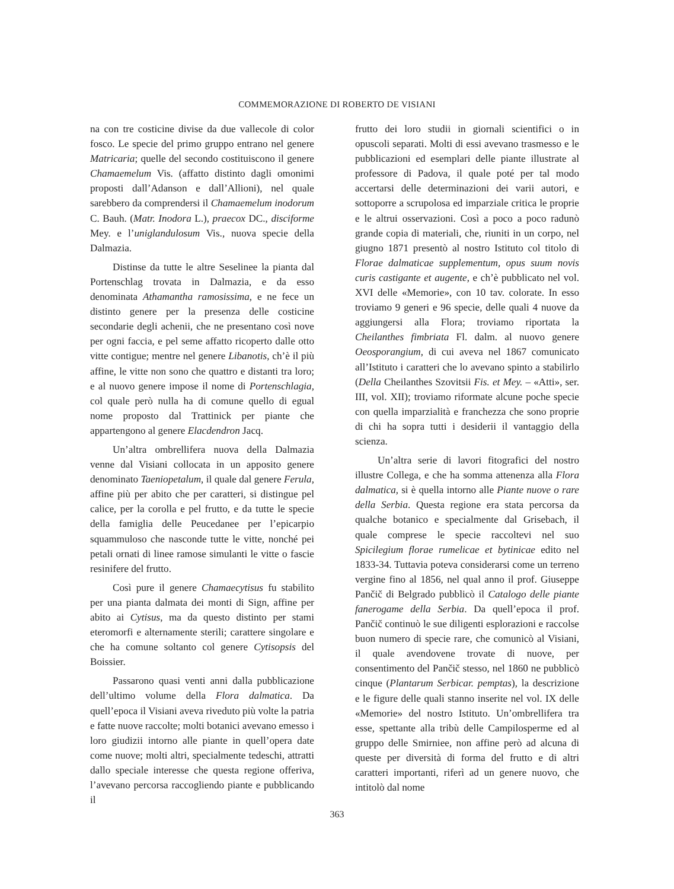COMMEMORAZIONE DI ROBERTO DE VISIANI
na con tre costicine divise da due vallecole di color fosco. Le specie del primo gruppo entrano nel genere Matricaria; quelle del secondo costituiscono il genere Chamaemelum Vis. (affatto distinto dagli omonimi proposti dall’Adanson e dall’Allioni), nel quale sarebbero da comprendersi il Chamaemelum inodorum C. Bauh. (Matr. Inodora L.), praecox DC., disciforme Mey. e l’uniglandulosum Vis., nuova specie della Dalmazia.
Distinse da tutte le altre Seselinee la pianta dal Portenschlag trovata in Dalmazia, e da esso denominata Athamantha ramosissima, e ne fece un distinto genere per la presenza delle costicine secondarie degli achenii, che ne presentano così nove per ogni faccia, e pel seme affatto ricoperto dalle otto vitte contigue; mentre nel genere Libanotis, ch’è il più affine, le vitte non sono che quattro e distanti tra loro; e al nuovo genere impose il nome di Portenschlagia, col quale però nulla ha di comune quello di egual nome proposto dal Trattinick per piante che appartengono al genere Elacdendron Jacq.
Un’altra ombrellifera nuova della Dalmazia venne dal Visiani collocata in un apposito genere denominato Taeniopetalum, il quale dal genere Ferula, affine più per abito che per caratteri, si distingue pel calice, per la corolla e pel frutto, e da tutte le specie della famiglia delle Peucedanee per l’epicarpio squammuloso che nasconde tutte le vitte, nonché pei petali ornati di linee ramose simulanti le vitte o fascie resinifere del frutto.
Così pure il genere Chamaecytisus fu stabilito per una pianta dalmata dei monti di Sign, affine per abito ai Cytisus, ma da questo distinto per stami eteromorfi e alternamente sterili; carattere singolare e che ha comune soltanto col genere Cytisopsis del Boissier.
Passarono quasi venti anni dalla pubblicazione dell’ultimo volume della Flora dalmatica. Da quell’epoca il Visiani aveva riveduto più volte la patria e fatte nuove raccolte; molti botanici avevano emesso i loro giudizii intorno alle piante in quell’opera date come nuove; molti altri, specialmente tedeschi, attratti dallo speciale interesse che questa regione offeriva, l’avevano percorsa raccogliendo piante e pubblicando il
frutto dei loro studii in giornali scientifici o in opuscoli separati. Molti di essi avevano trasmesso e le pubblicazioni ed esemplari delle piante illustrate al professore di Padova, il quale poté per tal modo accertarsi delle determinazioni dei varii autori, e sottoporre a scrupolosa ed imparziale critica le proprie e le altrui osservazioni. Così a poco a poco radunò grande copia di materiali, che, riuniti in un corpo, nel giugno 1871 presentò al nostro Istituto col titolo di Florae dalmaticae supplementum, opus suum novis curis castigante et augente, e ch’è pubblicato nel vol. XVI delle «Memorie», con 10 tav. colorate. In esso troviamo 9 generi e 96 specie, delle quali 4 nuove da aggiungersi alla Flora; troviamo riportata la Cheilanthes fimbriata Fl. dalm. al nuovo genere Oeosporangium, di cui aveva nel 1867 comunicato all’Istituto i caratteri che lo avevano spinto a stabilirlo (Della Cheilanthes Szovitsii Fis. et Mey. – «Atti», ser. III, vol. XII); troviamo riformate alcune poche specie con quella imparzialità e franchezza che sono proprie di chi ha sopra tutti i desiderii il vantaggio della scienza.
Un’altra serie di lavori fitografici del nostro illustre Collega, e che ha somma attenenza alla Flora dalmatica, si è quella intorno alle Piante nuove o rare della Serbia. Questa regione era stata percorsa da qualche botanico e specialmente dal Grisebach, il quale comprese le specie raccoltevi nel suo Spicilegium florae rumelicae et bytinicae edito nel 1833-34. Tuttavia poteva considerarsi come un terreno vergine fino al 1856, nel qual anno il prof. Giuseppe Pančič di Belgrado pubblicò il Catalogo delle piante fanerogame della Serbia. Da quell’epoca il prof. Pančič continuò le sue diligenti esplorazioni e raccolse buon numero di specie rare, che comunicò al Visiani, il quale avendovene trovate di nuove, per consentimento del Pančič stesso, nel 1860 ne pubblicò cinque (Plantarum Serbicar. pemptas), la descrizione e le figure delle quali stanno inserite nel vol. IX delle «Memorie» del nostro Istituto. Un’ombrellifera tra esse, spettante alla tribù delle Campilosperme ed al gruppo delle Smirniee, non affine però ad alcuna di queste per diversità di forma del frutto e di altri caratteri importanti, riferì ad un genere nuovo, che intitolò dal nome
363